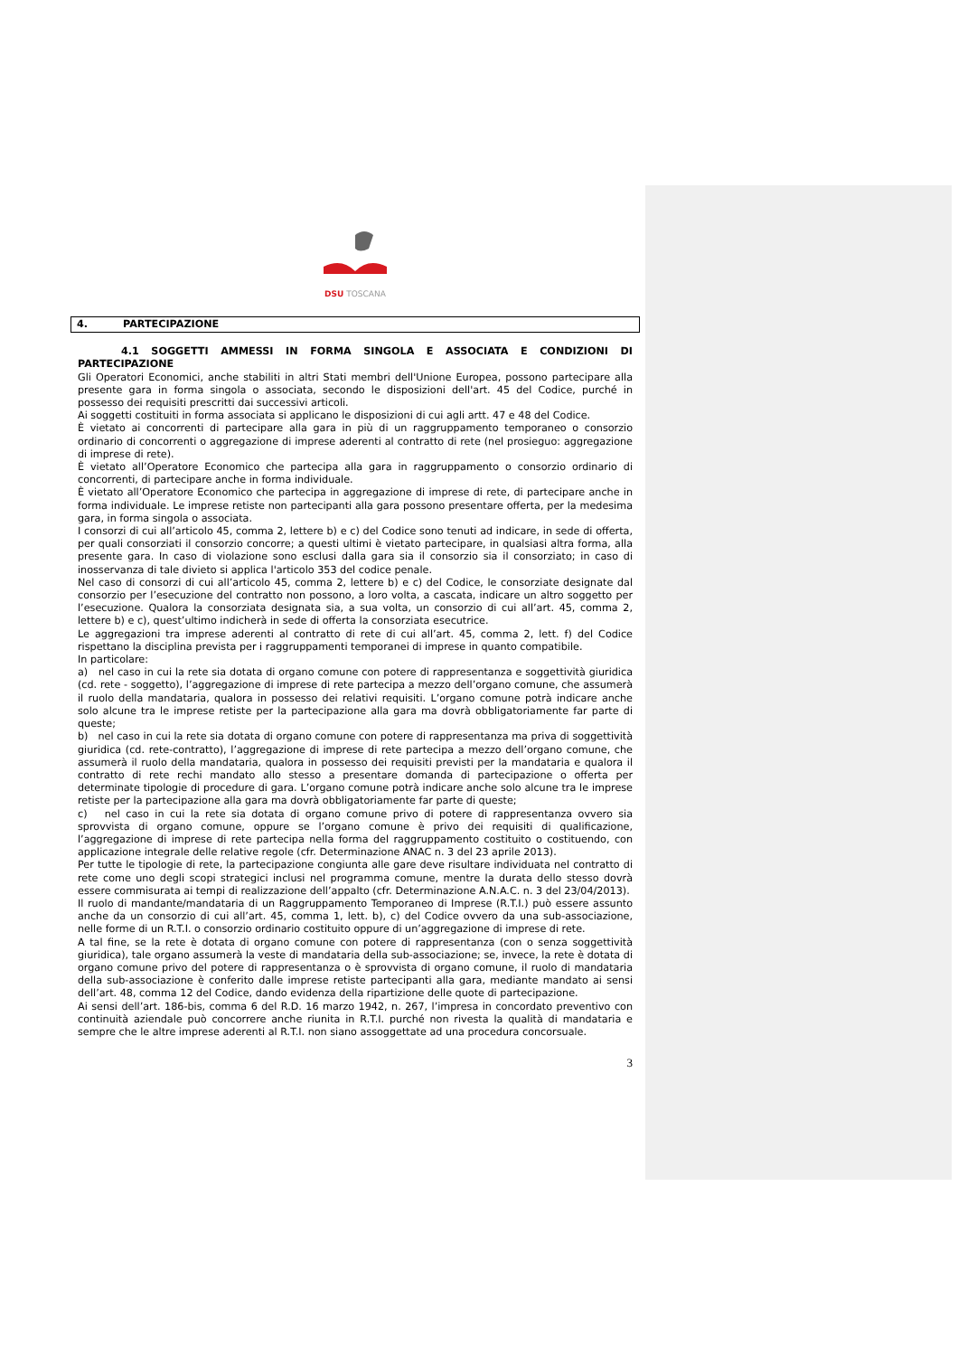DSU TOSCANA
4. PARTECIPAZIONE
4.1 SOGGETTI AMMESSI IN FORMA SINGOLA E ASSOCIATA E CONDIZIONI DI PARTECIPAZIONE
Gli Operatori Economici, anche stabiliti in altri Stati membri dell'Unione Europea, possono partecipare alla presente gara in forma singola o associata, secondo le disposizioni dell'art. 45 del Codice, purché in possesso dei requisiti prescritti dai successivi articoli.
Ai soggetti costituiti in forma associata si applicano le disposizioni di cui agli artt. 47 e 48 del Codice.
È vietato ai concorrenti di partecipare alla gara in più di un raggruppamento temporaneo o consorzio ordinario di concorrenti o aggregazione di imprese aderenti al contratto di rete (nel prosieguo: aggregazione di imprese di rete).
È vietato all’Operatore Economico che partecipa alla gara in raggruppamento o consorzio ordinario di concorrenti, di partecipare anche in forma individuale.
È vietato all’Operatore Economico che partecipa in aggregazione di imprese di rete, di partecipare anche in forma individuale. Le imprese retiste non partecipanti alla gara possono presentare offerta, per la medesima gara, in forma singola o associata.
I consorzi di cui all’articolo 45, comma 2, lettere b) e c) del Codice sono tenuti ad indicare, in sede di offerta, per quali consorziati il consorzio concorre; a questi ultimi è vietato partecipare, in qualsiasi altra forma, alla presente gara. In caso di violazione sono esclusi dalla gara sia il consorzio sia il consorziato; in caso di inosservanza di tale divieto si applica l'articolo 353 del codice penale.
Nel caso di consorzi di cui all’articolo 45, comma 2, lettere b) e c) del Codice, le consorziate designate dal consorzio per l’esecuzione del contratto non possono, a loro volta, a cascata, indicare un altro soggetto per l’esecuzione. Qualora la consorziata designata sia, a sua volta, un consorzio di cui all’art. 45, comma 2, lettere b) e c), quest’ultimo indicherà in sede di offerta la consorziata esecutrice.
Le aggregazioni tra imprese aderenti al contratto di rete di cui all’art. 45, comma 2, lett. f) del Codice rispettano la disciplina prevista per i raggruppamenti temporanei di imprese in quanto compatibile.
In particolare:
a) nel caso in cui la rete sia dotata di organo comune con potere di rappresentanza e soggettività giuridica (cd. rete - soggetto), l’aggregazione di imprese di rete partecipa a mezzo dell’organo comune, che assumerà il ruolo della mandataria, qualora in possesso dei relativi requisiti. L’organo comune potrà indicare anche solo alcune tra le imprese retiste per la partecipazione alla gara ma dovrà obbligatoriamente far parte di queste;
b) nel caso in cui la rete sia dotata di organo comune con potere di rappresentanza ma priva di soggettività giuridica (cd. rete-contratto), l’aggregazione di imprese di rete partecipa a mezzo dell’organo comune, che assumerà il ruolo della mandataria, qualora in possesso dei requisiti previsti per la mandataria e qualora il contratto di rete rechi mandato allo stesso a presentare domanda di partecipazione o offerta per determinate tipologie di procedure di gara. L’organo comune potrà indicare anche solo alcune tra le imprese retiste per la partecipazione alla gara ma dovrà obbligatoriamente far parte di queste;
c) nel caso in cui la rete sia dotata di organo comune privo di potere di rappresentanza ovvero sia sprovvista di organo comune, oppure se l’organo comune è privo dei requisiti di qualificazione, l’aggregazione di imprese di rete partecipa nella forma del raggruppamento costituito o costituendo, con applicazione integrale delle relative regole (cfr. Determinazione ANAC n. 3 del 23 aprile 2013).
Per tutte le tipologie di rete, la partecipazione congiunta alle gare deve risultare individuata nel contratto di rete come uno degli scopi strategici inclusi nel programma comune, mentre la durata dello stesso dovrà essere commisurata ai tempi di realizzazione dell’appalto (cfr. Determinazione A.N.A.C. n. 3 del 23/04/2013).
Il ruolo di mandante/mandataria di un Raggruppamento Temporaneo di Imprese (R.T.I.) può essere assunto anche da un consorzio di cui all’art. 45, comma 1, lett. b), c) del Codice ovvero da una sub-associazione, nelle forme di un R.T.I. o consorzio ordinario costituito oppure di un’aggregazione di imprese di rete.
A tal fine, se la rete è dotata di organo comune con potere di rappresentanza (con o senza soggettività giuridica), tale organo assumerà la veste di mandataria della sub-associazione; se, invece, la rete è dotata di organo comune privo del potere di rappresentanza o è sprovvista di organo comune, il ruolo di mandataria della sub-associazione è conferito dalle imprese retiste partecipanti alla gara, mediante mandato ai sensi dell’art. 48, comma 12 del Codice, dando evidenza della ripartizione delle quote di partecipazione.
Ai sensi dell’art. 186-bis, comma 6 del R.D. 16 marzo 1942, n. 267, l’impresa in concordato preventivo con continuità aziendale può concorrere anche riunita in R.T.I. purché non rivesta la qualità di mandataria e sempre che le altre imprese aderenti al R.T.I. non siano assoggettate ad una procedura concorsuale.
3